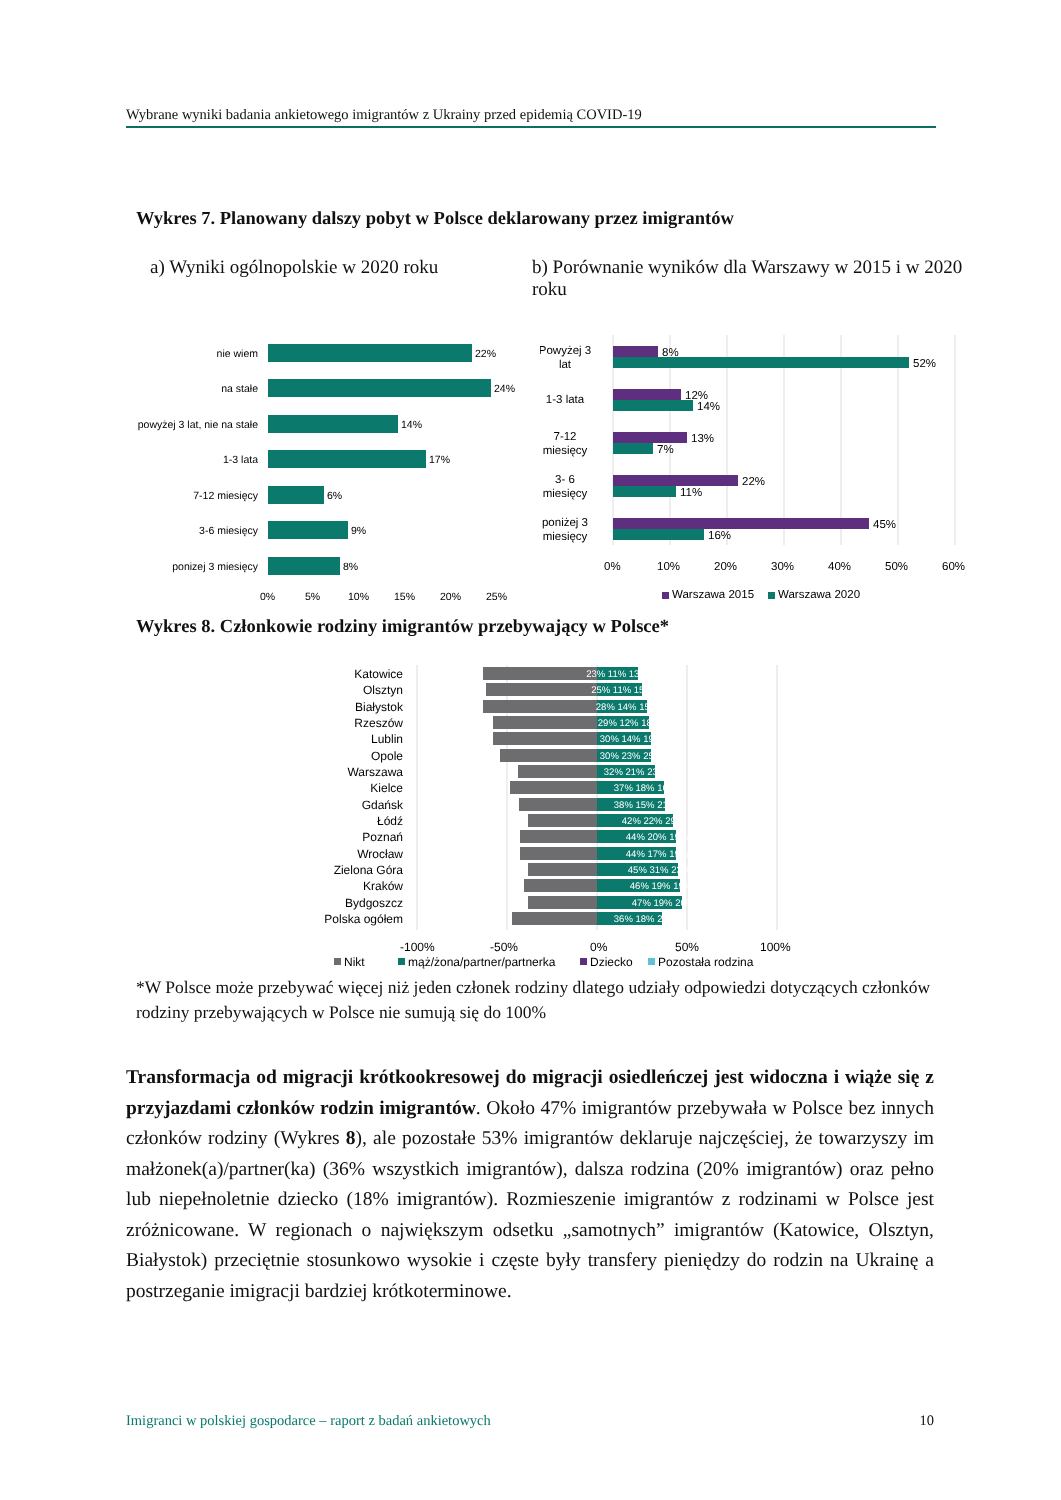Wybrane wyniki badania ankietowego imigrantów z Ukrainy przed epidemią COVID-19
Wykres 7. Planowany dalszy pobyt w Polsce deklarowany przez imigrantów
a) Wyniki ogólnopolskie w 2020 roku
b) Porównanie wyników dla Warszawy w 2015 i w 2020 roku
nie wiem
na stałe
powyżej 3 lat, nie na stałe
1-3 lata
7-12 miesięcy
3-6 miesięcy
ponizej 3 miesięcy
22%
24%
14%
17%
6%
9%
8%
0%
5%
10%
15%
20%
25%
Powyżej 3
lat
1-3 lata
7-12
miesięcy
3- 6
miesięcy
poniżej 3
miesięcy
8%
52%
12%
14%
13%
7%
22%
11%
45%
16%
0%
10%
20%
30%
40%
50%
60%
Warszawa 2015
Warszawa 2020
Wykres 8. Członkowie rodziny imigrantów przebywający w Polsce*
Katowice
Olsztyn
Białystok
Rzeszów
Lublin
Opole
Warszawa
Kielce
Gdańsk
Łódź
Poznań
Wrocław
Zielona Góra
Kraków
Bydgoszcz
Polska ogółem
23% 11% 13%
25% 11% 15%
28% 14% 15%
29% 12% 18%
30% 14% 19%
30% 23% 25%
32% 21% 23%
37% 18% 16%
38% 15% 21%
42% 22% 29%
44% 20% 19%
44% 17% 19%
45% 31% 23%
46% 19% 19%
47% 19% 20%
36% 18% 20%
-100%
-50%
0%
50%
100%
Nikt
mąż/żona/partner/partnerka
Dziecko
Pozostała rodzina
*W Polsce może przebywać więcej niż jeden członek rodziny dlatego udziały odpowiedzi dotyczących członków rodziny przebywających w Polsce nie sumują się do 100%
Transformacja od migracji krótkookresowej do migracji osiedleńczej jest widoczna i wiąże się z przyjazdami członków rodzin imigrantów. Około 47% imigrantów przebywała w Polsce bez innych członków rodziny (Wykres 8), ale pozostałe 53% imigrantów deklaruje najczęściej, że towarzyszy im małżonek(a)/partner(ka) (36% wszystkich imigrantów), dalsza rodzina (20% imigrantów) oraz pełno lub niepełnoletnie dziecko (18% imigrantów). Rozmieszenie imigrantów z rodzinami w Polsce jest zróżnicowane. W regionach o największym odsetku „samotnych” imigrantów (Katowice, Olsztyn, Białystok) przeciętnie stosunkowo wysokie i częste były transfery pieniędzy do rodzin na Ukrainę a postrzeganie imigracji bardziej krótkoterminowe.
Imigranci w polskiej gospodarce – raport z badań ankietowych 10